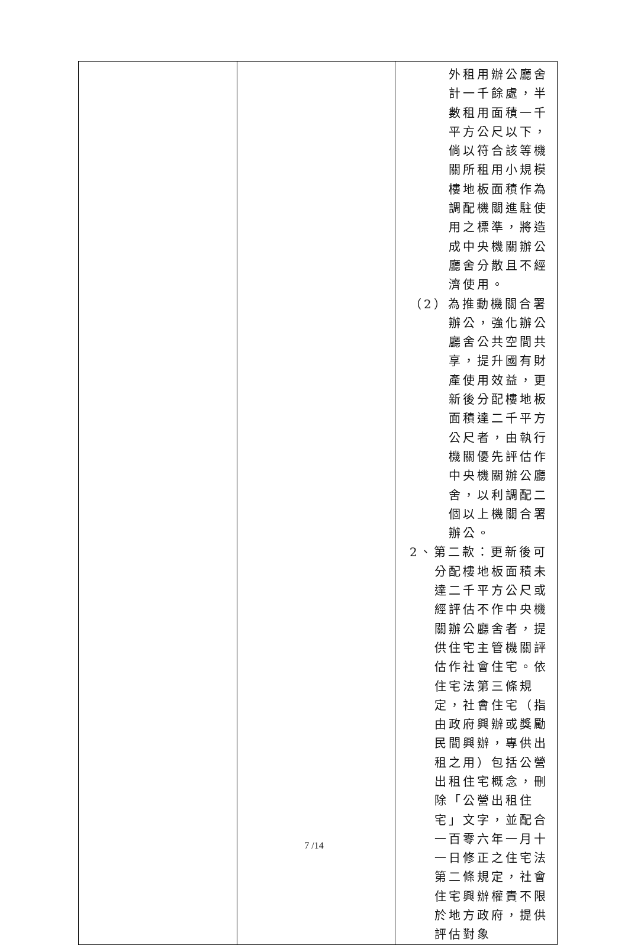| | | 外租用辦公廳舍計一千餘處，半數租用面積一千平方公尺以下，倘以符合該等機關所租用小規模樓地板面積作為調配機關進駐使用之標準，將造成中央機關辦公廳舍分散且不經濟使用。 （2）為推動機關合署辦公，強化辦公廳舍公共空間共享，提升國有財產使用效益，更新後分配樓地板面積達二千平方公尺者，由執行機關優先評估作中央機關辦公廳舍，以利調配二個以上機關合署辦公。 2、第二款：更新後可分配樓地板面積未達二千平方公尺或經評估不作中央機關辦公廳舍者，提供住宅主管機關評估作社會住宅。依住宅法第三條規定，社會住宅（指由政府興辦或獎勵民間興辦，專供出租之用）包括公營出租住宅概念，刪除「公營出租住宅」文字，並配合一百零六年一月十一日修正之住宅法第二條規定，社會住宅興辦權責不限於地方政府，提供評估對象 |
7 /14